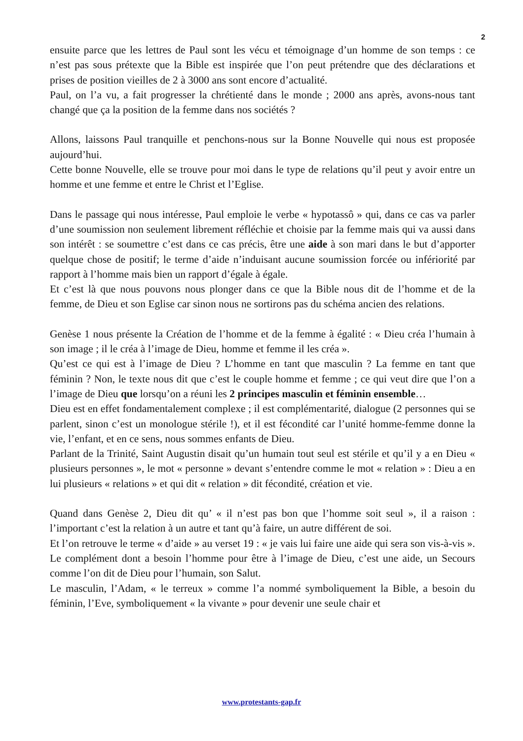2
ensuite parce que les lettres de Paul sont les vécu et témoignage d’un homme de son temps : ce n’est pas sous prétexte que la Bible est inspirée que l’on peut prétendre que des déclarations et prises de position vieilles de 2 à 3000 ans sont encore d’actualité.
Paul, on l’a vu, a fait progresser la chrétienté dans le monde ; 2000 ans après, avons-nous tant changé que ça la position de la femme dans nos sociétés ?
Allons, laissons Paul tranquille et penchons-nous sur la Bonne Nouvelle qui nous est proposée aujourd’hui.
Cette bonne Nouvelle, elle se trouve pour moi dans le type de relations qu’il peut y avoir entre un homme et une femme et entre le Christ et l’Eglise.
Dans le passage qui nous intéresse, Paul emploie le verbe « hypotassô » qui, dans ce cas va parler d’une soumission non seulement librement réfléchie et choisie par la femme mais qui va aussi dans son intérêt : se soumettre c’est dans ce cas précis, être une aide à son mari dans le but d’apporter quelque chose de positif; le terme d’aide n’induisant aucune soumission forcée ou infériorité par rapport à l’homme mais bien un rapport d’égale à égale.
Et c’est là que nous pouvons nous plonger dans ce que la Bible nous dit de l’homme et de la femme, de Dieu et son Eglise car sinon nous ne sortirons pas du schéma ancien des relations.
Genèse 1 nous présente la Création de l’homme et de la femme à égalité : « Dieu créa l’humain à son image ; il le créa à l’image de Dieu, homme et femme il les créa ».
Qu’est ce qui est à l’image de Dieu ? L’homme en tant que masculin ? La femme en tant que féminin ? Non, le texte nous dit que c’est le couple homme et femme ; ce qui veut dire que l’on a l’image de Dieu que lorsqu’on a réuni les 2 principes masculin et féminin ensemble…
Dieu est en effet fondamentalement complexe ; il est complémentarité, dialogue (2 personnes qui se parlent, sinon c’est un monologue stérile !), et il est fécondité car l’unité homme-femme donne la vie, l’enfant, et en ce sens, nous sommes enfants de Dieu.
Parlant de la Trinité, Saint Augustin disait qu’un humain tout seul est stérile et qu’il y a en Dieu « plusieurs personnes », le mot « personne » devant s’entendre comme le mot « relation » : Dieu a en lui plusieurs « relations » et qui dit « relation » dit fécondité, création et vie.
Quand dans Genèse 2, Dieu dit qu’ « il n’est pas bon que l’homme soit seul », il a raison : l’important c’est la relation à un autre et tant qu’à faire, un autre différent de soi.
Et l’on retrouve le terme « d’aide » au verset 19 : « je vais lui faire une aide qui sera son vis-à-vis ». Le complément dont a besoin l’homme pour être à l’image de Dieu, c’est une aide, un Secours comme l’on dit de Dieu pour l’humain, son Salut.
Le masculin, l’Adam, « le terreux » comme l’a nommé symboliquement la Bible, a besoin du féminin, l’Eve, symboliquement « la vivante » pour devenir une seule chair et
www.protestants-gap.fr